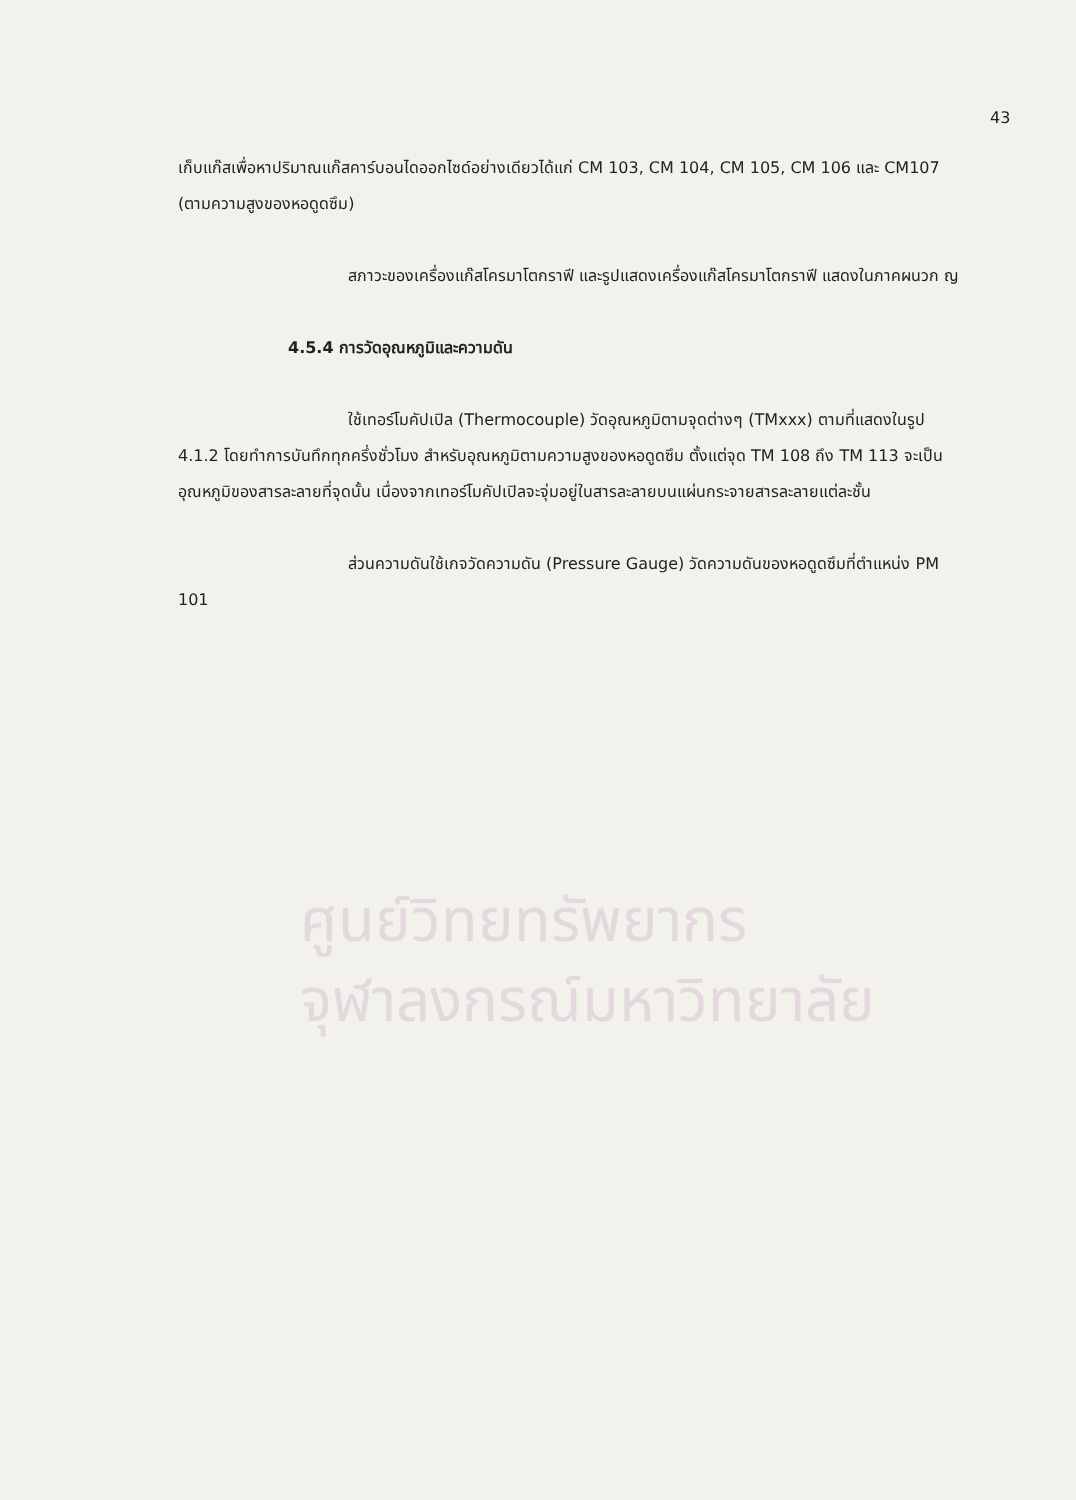43
ศูนย์วิทยทรัพยากร
จุฬาลงกรณ์มหาวิทยาลัย
เก็บแก๊สเพื่อหาปริมาณแก๊สคาร์บอนไดออกไซด์อย่างเดียวได้แก่ CM 103, CM 104, CM 105, CM 106 และ CM107 (ตามความสูงของหอดูดซึม)
สภาวะของเครื่องแก๊สโครมาโตกราฟี และรูปแสดงเครื่องแก๊สโครมาโตกราฟี แสดงในภาคผนวก ญ
4.5.4 การวัดอุณหภูมิและความดัน
ใช้เทอร์โมคัปเปิล (Thermocouple) วัดอุณหภูมิตามจุดต่างๆ (TMxxx) ตามที่แสดงในรูป 4.1.2 โดยทำการบันทึกทุกครึ่งชั่วโมง สำหรับอุณหภูมิตามความสูงของหอดูดซึม ตั้งแต่จุด TM 108 ถึง TM 113 จะเป็นอุณหภูมิของสารละลายที่จุดนั้น เนื่องจากเทอร์โมคัปเปิลจะจุ่มอยู่ในสารละลายบนแผ่นกระจายสารละลายแต่ละชั้น
ส่วนความดันใช้เกจวัดความดัน (Pressure Gauge) วัดความดันของหอดูดซึมที่ตำแหน่ง PM 101